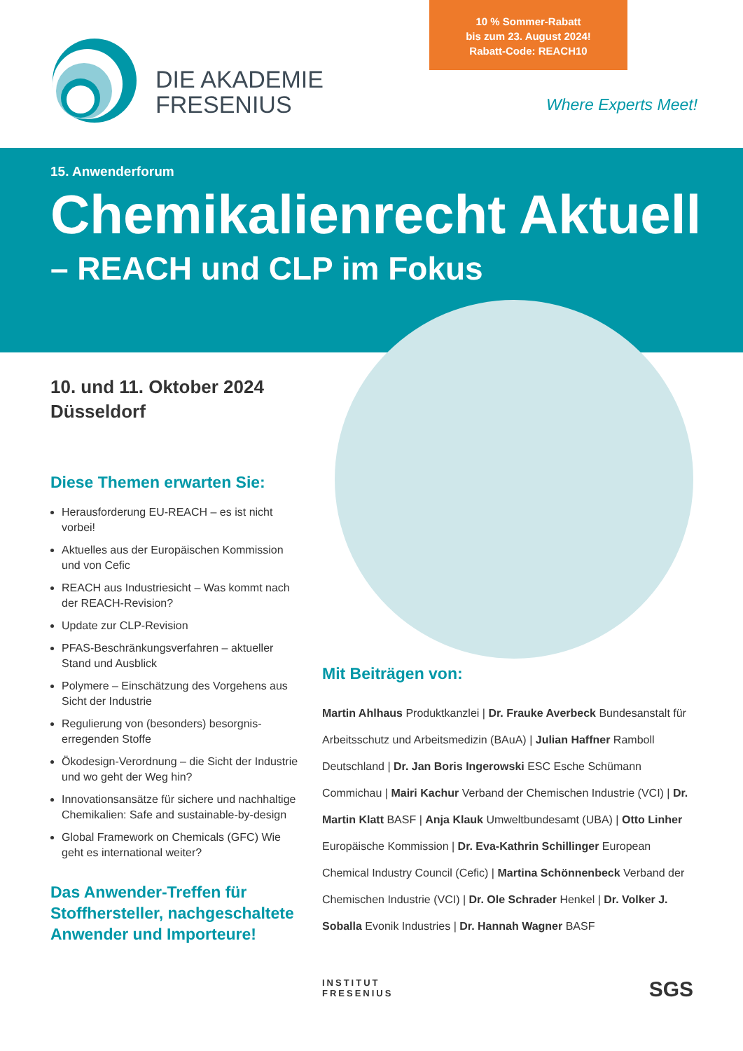10 % Sommer-Rabatt
bis zum 23. August 2024!
Rabatt-Code: REACH10
DIE AKADEMIE
FRESENIUS
Where Experts Meet!
15. Anwenderforum
Chemikalienrecht Aktuell
– REACH und CLP im Fokus
10. und 11. Oktober 2024
Düsseldorf
Diese Themen erwarten Sie:
Herausforderung EU-REACH – es ist nicht vorbei!
Aktuelles aus der Europäischen Kommission und von Cefic
REACH aus Industriesicht – Was kommt nach der REACH-Revision?
Update zur CLP-Revision
PFAS-Beschränkungsverfahren – aktueller Stand und Ausblick
Polymere – Einschätzung des Vorgehens aus Sicht der Industrie
Regulierung von (besonders) besorgnis-erregenden Stoffe
Ökodesign-Verordnung – die Sicht der Industrie und wo geht der Weg hin?
Innovationsansätze für sichere und nachhaltige Chemikalien: Safe and sustainable-by-design
Global Framework on Chemicals (GFC) Wie geht es international weiter?
Das Anwender-Treffen für Stoffhersteller, nachgeschaltete Anwender und Importeure!
Mit Beiträgen von:
Martin Ahlhaus Produktkanzlei | Dr. Frauke Averbeck Bundesanstalt für Arbeitsschutz und Arbeitsmedizin (BAuA) | Julian Haffner Ramboll Deutschland | Dr. Jan Boris Ingerowski ESC Esche Schümann Commichau | Mairi Kachur Verband der Chemischen Industrie (VCI) | Dr. Martin Klatt BASF | Anja Klauk Umweltbundesamt (UBA) | Otto Linher Europäische Kommission | Dr. Eva-Kathrin Schillinger European Chemical Industry Council (Cefic) | Martina Schönnenbeck Verband der Chemischen Industrie (VCI) | Dr. Ole Schrader Henkel | Dr. Volker J. Soballa Evonik Industries | Dr. Hannah Wagner BASF
INSTITUT
FRESENIUS
SGS